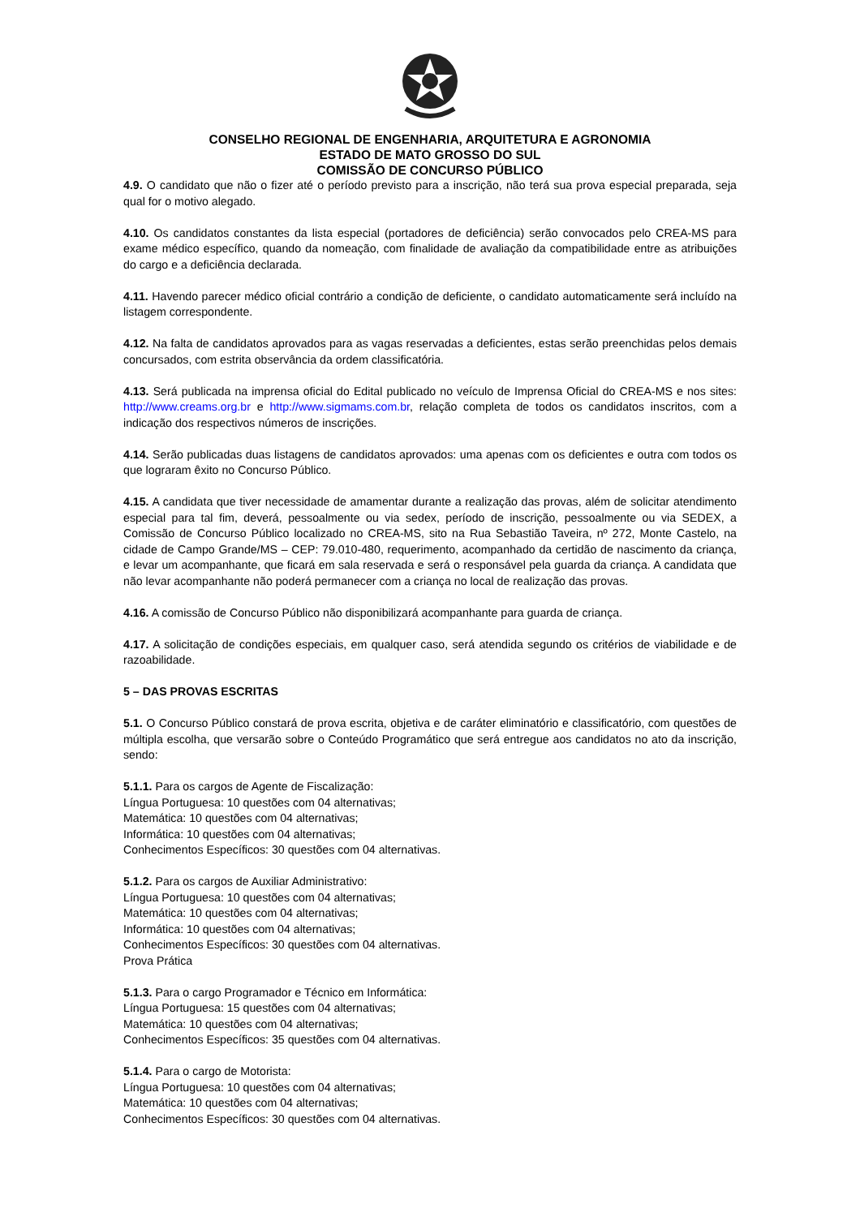CONSELHO REGIONAL DE ENGENHARIA, ARQUITETURA E AGRONOMIA
ESTADO DE MATO GROSSO DO SUL
COMISSÃO DE CONCURSO PÚBLICO
4.9. O candidato que não o fizer até o período previsto para a inscrição, não terá sua prova especial preparada, seja qual for o motivo alegado.
4.10. Os candidatos constantes da lista especial (portadores de deficiência) serão convocados pelo CREA-MS para exame médico específico, quando da nomeação, com finalidade de avaliação da compatibilidade entre as atribuições do cargo e a deficiência declarada.
4.11. Havendo parecer médico oficial contrário a condição de deficiente, o candidato automaticamente será incluído na listagem correspondente.
4.12. Na falta de candidatos aprovados para as vagas reservadas a deficientes, estas serão preenchidas pelos demais concursados, com estrita observância da ordem classificatória.
4.13. Será publicada na imprensa oficial do Edital publicado no veículo de Imprensa Oficial do CREA-MS e nos sites: http://www.creams.org.br e http://www.sigmams.com.br, relação completa de todos os candidatos inscritos, com a indicação dos respectivos números de inscrições.
4.14. Serão publicadas duas listagens de candidatos aprovados: uma apenas com os deficientes e outra com todos os que lograram êxito no Concurso Público.
4.15. A candidata que tiver necessidade de amamentar durante a realização das provas, além de solicitar atendimento especial para tal fim, deverá, pessoalmente ou via sedex, período de inscrição, pessoalmente ou via SEDEX, a Comissão de Concurso Público localizado no CREA-MS, sito na Rua Sebastião Taveira, nº 272, Monte Castelo, na cidade de Campo Grande/MS – CEP: 79.010-480, requerimento, acompanhado da certidão de nascimento da criança, e levar um acompanhante, que ficará em sala reservada e será o responsável pela guarda da criança. A candidata que não levar acompanhante não poderá permanecer com a criança no local de realização das provas.
4.16. A comissão de Concurso Público não disponibilizará acompanhante para guarda de criança.
4.17. A solicitação de condições especiais, em qualquer caso, será atendida segundo os critérios de viabilidade e de razoabilidade.
5 – DAS PROVAS ESCRITAS
5.1. O Concurso Público constará de prova escrita, objetiva e de caráter eliminatório e classificatório, com questões de múltipla escolha, que versarão sobre o Conteúdo Programático que será entregue aos candidatos no ato da inscrição, sendo:
5.1.1. Para os cargos de Agente de Fiscalização:
Língua Portuguesa: 10 questões com 04 alternativas;
Matemática: 10 questões com 04 alternativas;
Informática: 10 questões com 04 alternativas;
Conhecimentos Específicos: 30 questões com 04 alternativas.
5.1.2. Para os cargos de Auxiliar Administrativo:
Língua Portuguesa: 10 questões com 04 alternativas;
Matemática: 10 questões com 04 alternativas;
Informática: 10 questões com 04 alternativas;
Conhecimentos Específicos: 30 questões com 04 alternativas.
Prova Prática
5.1.3. Para o cargo Programador e Técnico em Informática:
Língua Portuguesa: 15 questões com 04 alternativas;
Matemática: 10 questões com 04 alternativas;
Conhecimentos Específicos: 35 questões com 04 alternativas.
5.1.4. Para o cargo de Motorista:
Língua Portuguesa: 10 questões com 04 alternativas;
Matemática: 10 questões com 04 alternativas;
Conhecimentos Específicos: 30 questões com 04 alternativas.